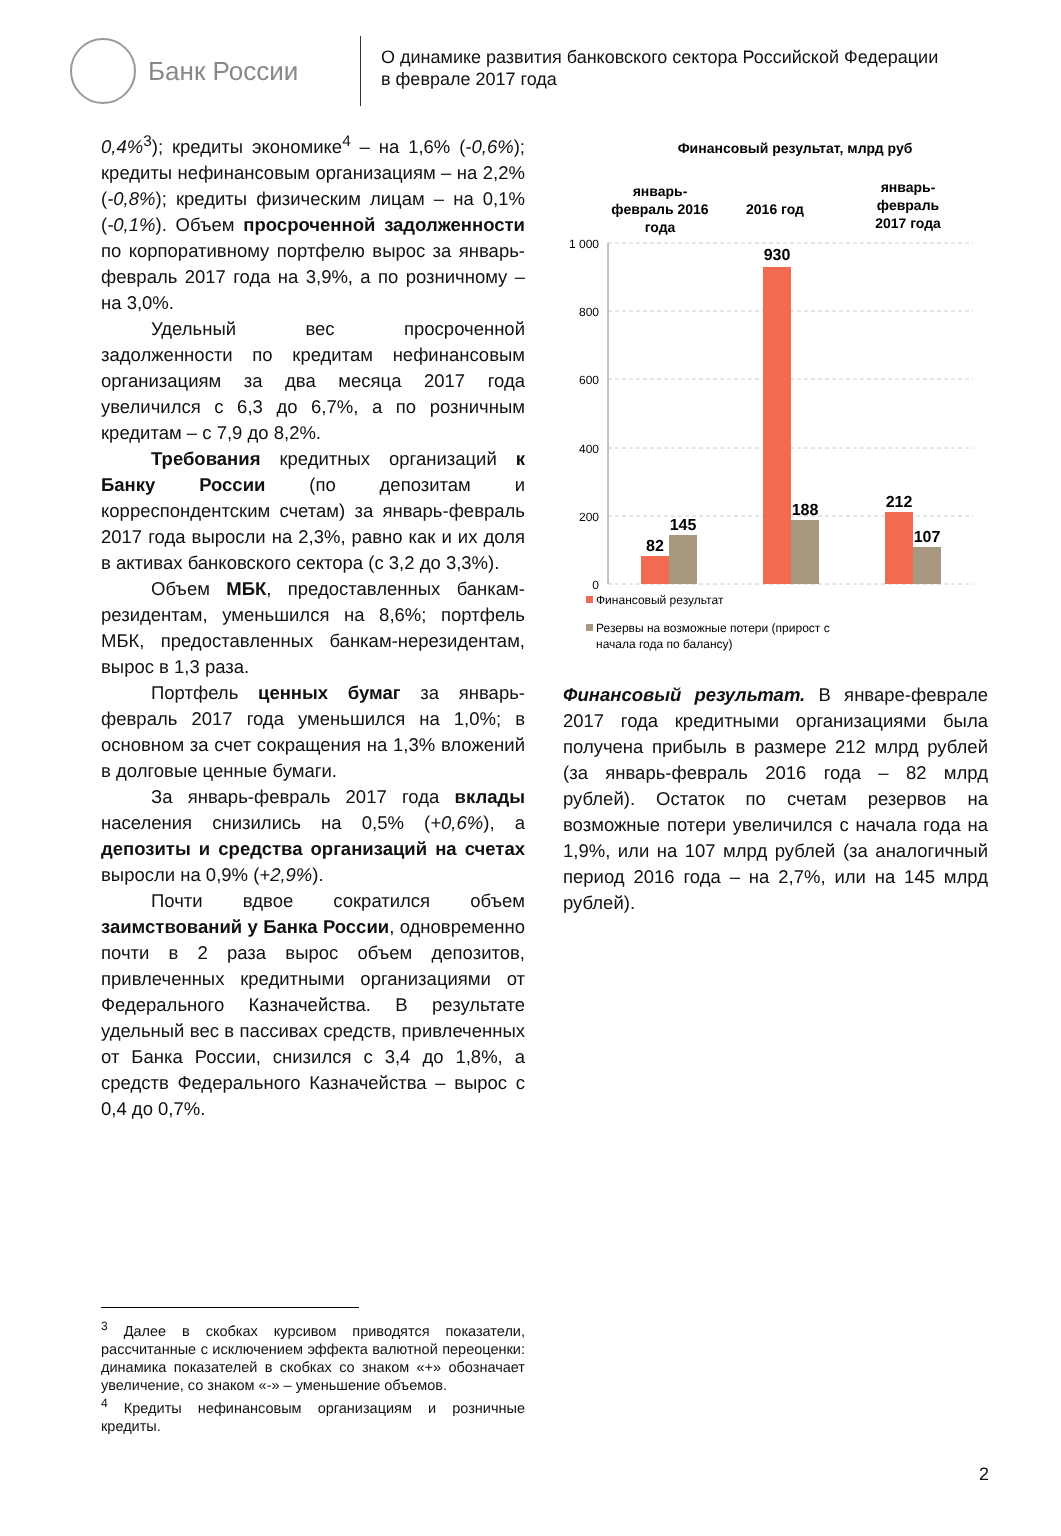Банк России
О динамике развития банковского сектора Российской Федерации
в феврале 2017 года
0,4%<sup>3</sup>); кредиты экономике<sup>4</sup> – на 1,6% (-0,6%); кредиты нефинансовым организациям – на 2,2% (-0,8%); кредиты физическим лицам – на 0,1% (-0,1%). Объем просроченной задолженности по корпоративному портфелю вырос за январь-февраль 2017 года на 3,9%, а по розничному – на 3,0%.
Удельный вес просроченной задолженности по кредитам нефинансовым организациям за два месяца 2017 года увеличился с 6,3 до 6,7%, а по розничным кредитам – с 7,9 до 8,2%.
Требования кредитных организаций к Банку России (по депозитам и корреспондентским счетам) за январь-февраль 2017 года выросли на 2,3%, равно как и их доля в активах банковского сектора (с 3,2 до 3,3%).
Объем МБК, предоставленных банкам-резидентам, уменьшился на 8,6%; портфель МБК, предоставленных банкам-нерезидентам, вырос в 1,3 раза.
Портфель ценных бумаг за январь-февраль 2017 года уменьшился на 1,0%; в основном за счет сокращения на 1,3% вложений в долговые ценные бумаги.
За январь-февраль 2017 года вклады населения снизились на 0,5% (+0,6%), а депозиты и средства организаций на счетах выросли на 0,9% (+2,9%).
Почти вдвое сократился объем заимствований у Банка России, одновременно почти в 2 раза вырос объем депозитов, привлеченных кредитными организациями от Федерального Казначейства. В результате удельный вес в пассивах средств, привлеченных от Банка России, снизился с 3,4 до 1,8%, а средств Федерального Казначейства – вырос с 0,4 до 0,7%.
Финансовый результат, млрд руб
январь-
февраль 2016
года
2016 год
январь-
февраль
2017 года
1 000
800
600
400
200
0
82
145
930
188
212
107
Финансовый результат
Резервы на возможные потери (прирост с
начала года по балансу)
Финансовый результат. В январе-феврале 2017 года кредитными организациями была получена прибыль в размере 212 млрд рублей (за январь-февраль 2016 года – 82 млрд рублей). Остаток по счетам резервов на возможные потери увеличился с начала года на 1,9%, или на 107 млрд рублей (за аналогичный период 2016 года – на 2,7%, или на 145 млрд рублей).
<sup>3</sup> Далее в скобках курсивом приводятся показатели, рассчитанные с исключением эффекта валютной переоценки: динамика показателей в скобках со знаком «+» обозначает увеличение, со знаком «-» – уменьшение объемов.
<sup>4</sup> Кредиты нефинансовым организациям и розничные кредиты.
2